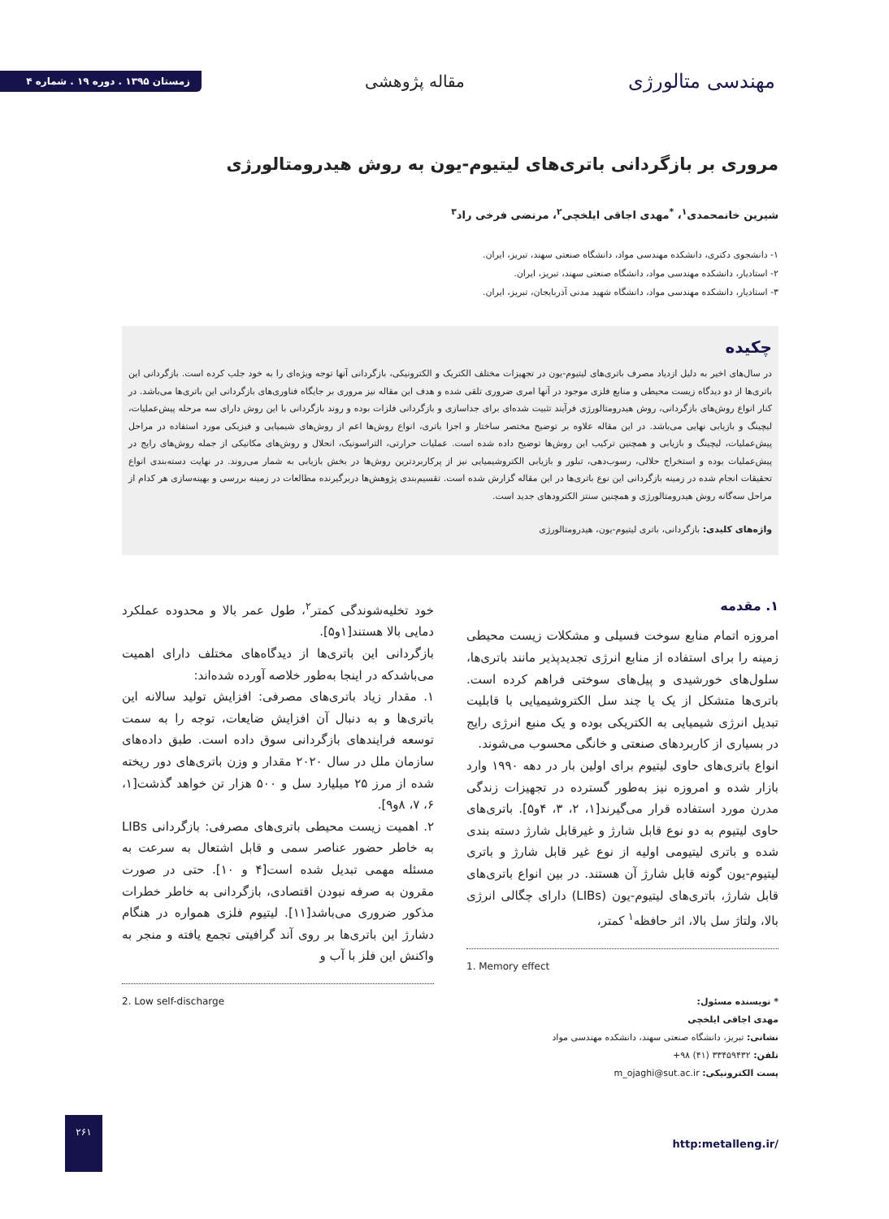مهندسی متالورژی
مقاله پژوهشی
زمستان ۱۳۹۵ . دوره ۱۹ . شماره ۴
مروری بر بازگردانی باتری‌های لیتیوم-یون به روش هیدرومتالورژی
شیرین خانمحمدی<sup>۱</sup>، <sup>*</sup>مهدی اجاقی ایلخچی<sup>۲</sup>، مرتضی فرخی راد<sup>۳</sup>
۱- دانشجوی دکتری، دانشکده مهندسی مواد، دانشگاه صنعتی سهند، تبریز، ایران.
۲- استادیار، دانشکده مهندسی مواد، دانشگاه صنعتی سهند، تبریز، ایران.
۳- استادیار، دانشکده مهندسی مواد، دانشگاه شهید مدنی آذربایجان، تبریز، ایران.
چکیده
در سال‌های اخیر به دلیل ازدیاد مصرف باتری‌های لیتیوم-یون در تجهیزات مختلف الکتریک و الکترونیکی، بازگردانی آنها توجه ویژه‌ای را به خود جلب کرده است. بازگردانی این باتری‌ها از دو دیدگاه زیست محیطی و منابع فلزی موجود در آنها امری ضروری تلقی شده و هدف این مقاله نیز مروری بر جایگاه فناوری‌های بازگردانی این باتری‌ها می‌باشد. در کنار انواع روش‌های بازگردانی، روش هیدرومتالورژی فرآیند تثبیت شده‌ای برای جداسازی و بازگردانی فلزات بوده و روند بازگردانی با این روش دارای سه مرحله پیش‌عملیات، لیچینگ و بازیابی نهایی می‌باشد. در این مقاله علاوه بر توضیح مختصر ساختار و اجزا باتری، انواع روش‌ها اعم از روش‌های شیمیایی و فیزیکی مورد استفاده در مراحل پیش‌عملیات، لیچینگ و بازیابی و همچنین ترکیب این روش‌ها توضیح داده شده است. عملیات حرارتی، التراسونیک، انحلال و روش‌های مکانیکی از جمله روش‌های رایج در پیش‌عملیات بوده و استخراج حلالی، رسوب‌دهی، تبلور و بازیابی الکتروشیمیایی نیز از پرکاربردترین روش‌ها در بخش بازیابی به شمار می‌روند. در نهایت دسته‌بندی انواع تحقیقات انجام شده در زمینه بازگردانی این نوع باتری‌ها در این مقاله گزارش شده است. تقسیم‌بندی پژوهش‌ها دربرگیرنده مطالعات در زمینه بررسی و بهینه‌سازی هر کدام از مراحل سه‌گانه روش هیدرومتالورژی و همچنین سنتز الکترودهای جدید است.
واژه‌های کلیدی: بازگردانی، باتری لیتیوم-یون، هیدرومتالورژی
۱. مقدمه
امروزه اتمام منابع سوخت فسیلی و مشکلات زیست محیطی زمینه را برای استفاده از منابع انرژی تجدیدپذیر مانند باتری‌ها، سلول‌های خورشیدی و پیل‌های سوختی فراهم کرده است. باتری‌ها متشکل از یک یا چند سل الکتروشیمیایی با قابلیت تبدیل انرژی شیمیایی به الکتریکی بوده و یک منبع انرژی رایج در بسیاری از کاربردهای صنعتی و خانگی محسوب می‌شوند.
انواع باتری‌های حاوی لیتیوم برای اولین بار در دهه ۱۹۹۰ وارد بازار شده و امروزه نیز به‌طور گسترده در تجهیزات زندگی مدرن مورد استفاده قرار می‌گیرند[۱، ۲، ۳، ۴و۵]. باتری‌های حاوی لیتیوم به دو نوع قابل شارژ و غیرقابل شارژ دسته بندی شده و باتری لیتیومی اولیه از نوع غیر قابل شارژ و باتری لیتیوم-یون گونه قابل شارژ آن هستند. در بین انواع باتری‌های قابل شارژ، باتری‌های لیتیوم-یون (LIBs) دارای چگالی انرژی بالا، ولتاژ سل بالا، اثر حافظه<sup>۱</sup> کمتر،
1. Memory effect
* نویسنده مسئول:
مهدی اجاقی ایلخچی
نشانی: تبریز، دانشگاه صنعتی سهند، دانشکده مهندسی مواد
تلفن: ۳۳۴۵۹۴۳۲ (۴۱) ۹۸+
پست الکترونیکی: m_ojaghi@sut.ac.ir
خود تخلیه‌شوندگی کمتر<sup>۲</sup>، طول عمر بالا و محدوده عملکرد دمایی بالا هستند[۱و۵].
بازگردانی این باتری‌ها از دیدگاه‌های مختلف دارای اهمیت می‌باشدکه در اینجا به‌طور خلاصه آورده شده‌اند:
۱. مقدار زیاد باتری‌های مصرفی: افزایش تولید سالانه این باتری‌ها و به دنبال آن افزایش ضایعات، توجه را به سمت توسعه فرایندهای بازگردانی سوق داده است. طبق داده‌های سازمان ملل در سال ۲۰۲۰ مقدار و وزن باتری‌های دور ریخته شده از مرز ۲۵ میلیارد سل و ۵۰۰ هزار تن خواهد گذشت[۱، ۶، ۷، ۸و۹].
۲. اهمیت زیست محیطی باتری‌های مصرفی: بازگردانی LIBs به خاطر حضور عناصر سمی و قابل اشتعال به سرعت به مسئله مهمی تبدیل شده است[۴ و ۱۰]. حتی در صورت مقرون به صرفه نبودن اقتصادی، بازگردانی به خاطر خطرات مذکور ضروری می‌باشد[۱۱]. لیتیوم فلزی همواره در هنگام دشارژ این باتری‌ها بر روی آند گرافیتی تجمع یافته و منجر به واکنش این فلز با آب و
2. Low self-discharge
http:metalleng.ir/
۲۶۱